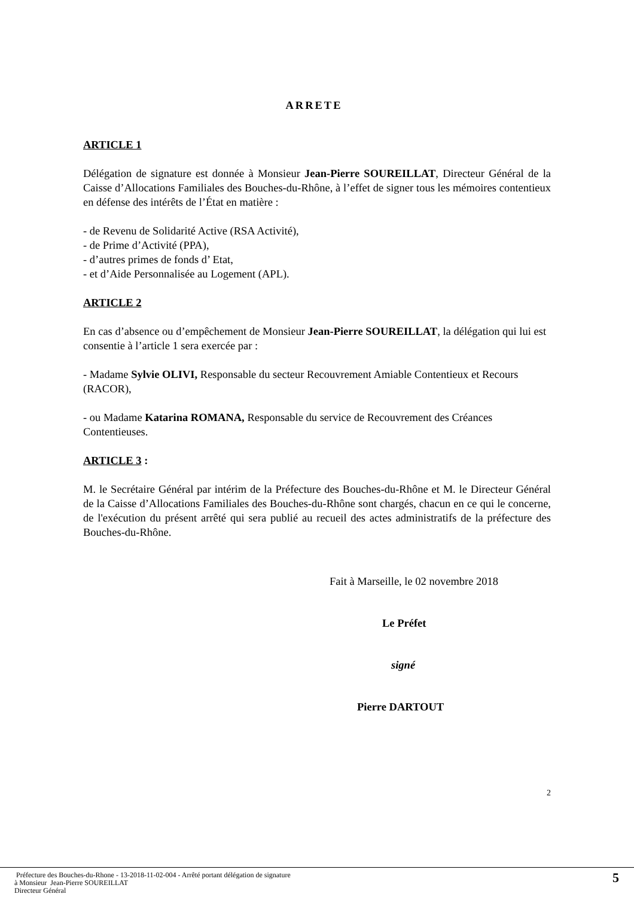ARRETE
ARTICLE 1
Délégation de signature est donnée à Monsieur Jean-Pierre SOUREILLAT, Directeur Général de la Caisse d’Allocations Familiales des Bouches-du-Rhône, à l’effet de signer tous les mémoires contentieux en défense des intérêts de l’État en matière :
- de Revenu de Solidarité Active (RSA Activité),
- de Prime d’Activité (PPA),
- d’autres primes de fonds d’ Etat,
- et d’Aide Personnalisée au Logement (APL).
ARTICLE 2
En cas d’absence ou d’empêchement de Monsieur Jean-Pierre SOUREILLAT, la délégation qui lui est consentie à l’article 1 sera exercée par :
- Madame Sylvie OLIVI, Responsable du secteur Recouvrement Amiable Contentieux et Recours (RACOR),
- ou Madame Katarina ROMANA, Responsable du service de Recouvrement des Créances Contentieuses.
ARTICLE 3 :
M. le Secrétaire Général par intérim de la Préfecture des Bouches-du-Rhône et M. le Directeur Général de la Caisse d’Allocations Familiales des Bouches-du-Rhône sont chargés, chacun en ce qui le concerne, de l'exécution du présent arrêté qui sera publié au recueil des actes administratifs de la préfecture des Bouches-du-Rhône.
Fait à Marseille, le 02 novembre 2018
Le Préfet
signé
Pierre DARTOUT
2
Préfecture des Bouches-du-Rhone - 13-2018-11-02-004 - Arrêté portant délégation de signature
à Monsieur Jean-Pierre SOUREILLAT
Directeur Général
5